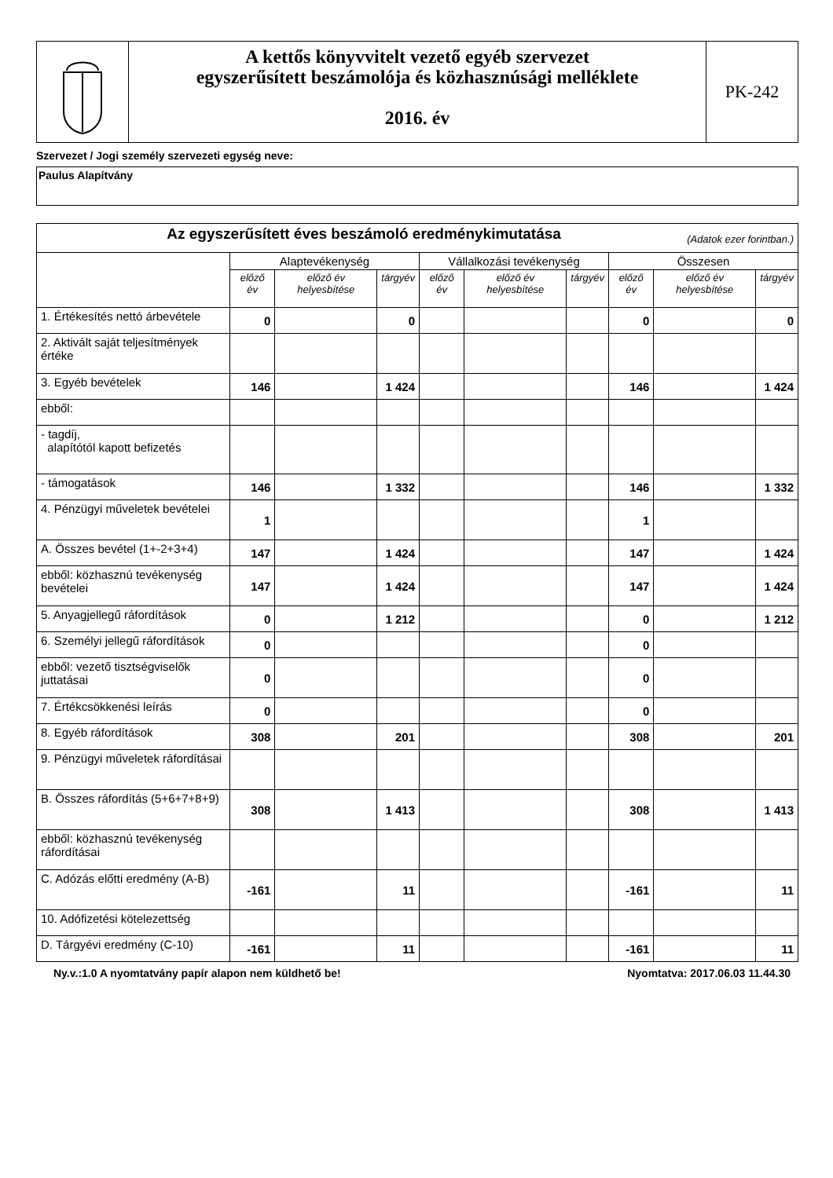A kettős könyvvitelt vezető egyéb szervezet
egyszerűsített beszámolója és közhasznúsági melléklete
2016. év
PK-242
Szervezet / Jogi személy szervezeti egység neve:
Paulus Alapítvány
| Az egyszerűsített éves beszámoló eredménykimutatása (Adatok ezer forintban.) | | | | | | | | | |
| --- | --- | --- | --- | --- | --- | --- | --- | --- | --- |
| | Alaptevékenység | | | Vállalkozási tevékenység | | | Összesen | | |
| | előző év | előző év helyesbítése | tárgyév | előző év | előző év helyesbítése | tárgyév | előző év | előző év helyesbítése | tárgyév |
| 1. Értékesítés nettó árbevétele | 0 | | 0 | | | | 0 | | 0 |
| 2. Aktivált saját teljesítmények értéke | | | | | | | | | |
| 3. Egyéb bevételek | 146 | | 1 424 | | | | 146 | | 1 424 |
| ebből: | | | | | | | | | |
| - tagdíj, alapítótól kapott befizetés | | | | | | | | | |
| - támogatások | 146 | | 1 332 | | | | 146 | | 1 332 |
| 4. Pénzügyi műveletek bevételei | 1 | | | | | | 1 | | |
| A. Összes bevétel (1+-2+3+4) | 147 | | 1 424 | | | | 147 | | 1 424 |
| ebből: közhasznú tevékenység bevételei | 147 | | 1 424 | | | | 147 | | 1 424 |
| 5. Anyagjellegű ráfordítások | 0 | | 1 212 | | | | 0 | | 1 212 |
| 6. Személyi jellegű ráfordítások | 0 | | | | | | 0 | | |
| ebből: vezető tisztségviselők juttatásai | 0 | | | | | | 0 | | |
| 7. Értékcsökkenési leírás | 0 | | | | | | 0 | | |
| 8. Egyéb ráfordítások | 308 | | 201 | | | | 308 | | 201 |
| 9. Pénzügyi műveletek ráfordításai | | | | | | | | | |
| B. Összes ráfordítás (5+6+7+8+9) | 308 | | 1 413 | | | | 308 | | 1 413 |
| ebből: közhasznú tevékenység ráfordításai | | | | | | | | | |
| C. Adózás előtti eredmény (A-B) | -161 | | 11 | | | | -161 | | 11 |
| 10. Adófizetési kötelezettség | | | | | | | | | |
| D. Tárgyévi eredmény (C-10) | -161 | | 11 | | | | -161 | | 11 |
Ny.v.:1.0 A nyomtatvány papír alapon nem küldhető be! Nyomtatva: 2017.06.03 11.44.30